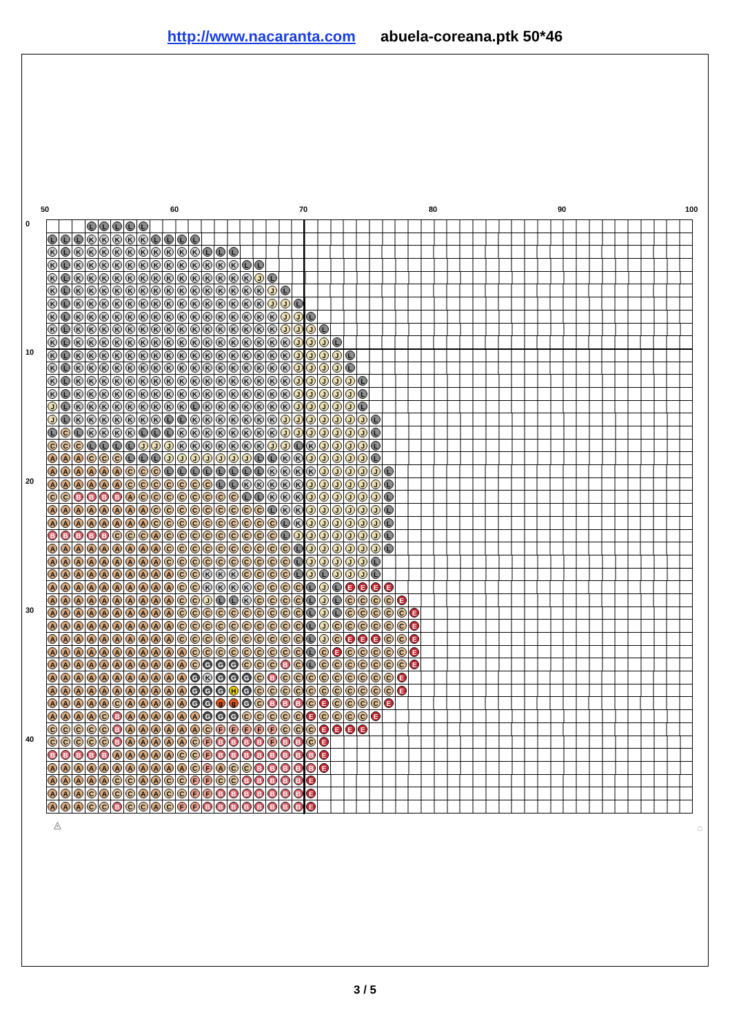http://www.nacaranta.com abuela-coreana.ptk 50*46
50 60 70 80 90 100
| 0 | | | | L | L | L | L | L | | | | | | | | | | | | | | | | | | | | | | |
| | L | L | L | K | K | K | K | K | L | L | L | L | | | | | | | | | | | | | | | | | | |
| | K | L | K | K | K | K | K | K | K | K | K | K | L | L | L | | | | | | | | | | | | | | | |
| | K | L | K | K | K | K | K | K | K | K | K | K | K | K | K | L | L | | | | | | | | | | | | | |
| | K | L | K | K | K | K | K | K | K | K | K | K | K | K | K | K | J | L | | | | | | | | | | | | |
| | K | L | K | K | K | K | K | K | K | K | K | K | K | K | K | K | K | J | L | | | | | | | | | | | |
| | K | L | K | K | K | K | K | K | K | K | K | K | K | K | K | K | K | J | J | L | | | | | | | | | | |
| | K | L | K | K | K | K | K | K | K | K | K | K | K | K | K | K | K | K | J | J | L | | | | | | | | | |
| | K | L | K | K | K | K | K | K | K | K | K | K | K | K | K | K | K | K | J | J | J | L | | | | | | | | |
| | K | L | K | K | K | K | K | K | K | K | K | K | K | K | K | K | K | K | K | J | J | J | L | | | | | | | |
| 10 | K | L | K | K | K | K | K | K | K | K | K | K | K | K | K | K | K | K | K | J | J | J | J | L | | | | | | |
| | K | L | K | K | K | K | K | K | K | K | K | K | K | K | K | K | K | K | K | J | J | J | J | L | | | | | | |
| | K | L | K | K | K | K | K | K | K | K | K | K | K | K | K | K | K | K | K | J | J | J | J | J | L | | | | | |
| | K | L | K | K | K | K | K | K | K | K | K | K | K | K | K | K | K | K | K | J | J | J | J | J | L | | | | | |
| | J | L | K | K | K | K | K | K | K | K | K | L | K | K | K | K | K | K | K | J | J | J | J | J | L | | | | | |
| | J | L | K | K | K | K | K | K | K | L | L | K | K | K | K | K | K | K | J | J | J | J | J | J | J | L | | | | |
| | L | C | L | K | K | K | K | L | L | L | K | K | K | K | K | K | K | K | J | J | J | J | J | J | J | L | | | | |
| | C | C | C | L | L | L | L | J | J | J | K | K | K | K | K | K | K | J | J | L | K | J | J | J | J | L | | | | |
| | A | A | A | C | C | C | L | L | L | J | J | J | J | J | J | J | L | L | K | K | J | J | J | J | J | L | | | | |
| | A | A | A | A | A | A | C | C | C | L | L | L | L | L | L | L | L | K | K | K | K | J | J | J | J | J | L | | | |
| 20 | A | A | A | A | A | A | C | C | C | C | C | C | C | L | L | K | K | K | K | K | J | J | J | J | J | J | L | | | |
| | C | C | B | B | B | B | A | C | C | C | C | C | C | C | C | L | L | K | K | K | J | J | J | J | J | J | L | | | |
| | A | A | A | A | A | A | A | A | C | C | C | C | C | C | C | C | C | L | K | K | J | J | J | J | J | J | L | | | |
| | A | A | A | A | A | A | A | A | C | C | C | C | C | C | C | C | C | C | L | K | J | J | J | J | J | J | L | | | |
| | B | B | B | B | B | C | C | C | A | C | C | C | C | C | C | C | C | C | L | J | J | J | J | J | J | J | L | | | |
| | A | A | A | A | A | A | A | A | A | C | C | C | C | C | C | C | C | C | C | L | J | J | J | J | J | J | L | | | |
| | A | A | A | A | A | A | A | A | A | C | C | C | C | C | C | C | C | C | C | L | J | J | J | J | J | L | | | | |
| | A | A | A | A | A | A | A | A | A | A | C | C | K | K | K | C | C | C | C | L | J | L | J | J | J | L | | | | |
| | A | A | A | A | A | A | A | A | A | A | C | C | K | K | K | K | C | C | C | C | L | J | L | E | E | E | E | | | |
| | A | A | A | A | A | A | A | A | A | A | C | C | J | L | L | K | C | C | C | C | L | J | L | C | C | C | C | E | | |
| 30 | A | A | A | A | A | A | A | A | A | A | C | C | C | C | C | C | C | C | C | C | L | J | L | C | C | C | C | C | E | |
| | A | A | A | A | A | A | A | A | A | A | C | C | C | C | C | C | C | C | C | C | L | J | C | C | C | C | C | C | E | |
| | A | A | A | A | A | A | A | A | A | A | C | C | C | C | C | C | C | C | C | C | L | J | C | E | E | E | C | C | E | |
| | A | A | A | A | A | A | A | A | A | A | A | C | C | C | C | C | C | C | C | C | L | C | E | C | C | C | C | C | E | |
| | A | A | A | A | A | A | A | A | A | A | A | C | G | G | G | C | C | C | B | C | L | C | C | C | C | C | C | C | E | |
| | A | A | A | A | A | A | A | A | A | A | A | G | K | G | G | G | C | B | C | C | C | C | C | C | C | C | C | E | | |
| | A | A | A | A | A | A | A | A | A | A | A | G | G | G | H | G | C | C | C | C | C | C | C | C | C | C | C | E | | |
| | A | A | A | A | A | C | A | A | A | A | A | G | G | g | g | G | C | B | B | B | C | E | C | C | C | C | E | | | |
| | A | A | A | A | C | B | A | A | A | A | A | A | G | G | G | C | C | C | C | C | E | C | C | C | C | E | | | | |
| | C | C | C | C | C | B | A | A | A | A | A | A | C | F | F | F | F | F | C | C | C | E | E | E | E | | | | | |
| 40 | C | C | C | C | C | B | A | A | A | A | A | C | F | B | B | B | B | F | B | B | C | E | | | | | | | | |
| | B | B | B | B | B | A | A | A | A | A | C | C | F | B | B | B | B | B | B | B | B | E | | | | | | | | |
| | A | A | A | A | A | A | A | A | A | A | A | C | F | A | C | C | B | B | B | B | B | E | | | | | | | | |
| | A | A | A | A | A | C | C | A | A | C | C | F | F | C | C | B | B | B | B | B | E | | | | | | | | | |
| | A | A | A | C | A | C | C | A | A | C | C | F | F | B | B | B | B | B | B | B | E | | | | | | | | | |
| | A | A | A | C | C | B | C | C | A | C | F | F | B | B | B | B | B | B | B | B | E | | | | | | | | | |
◬ ◌
3 / 5